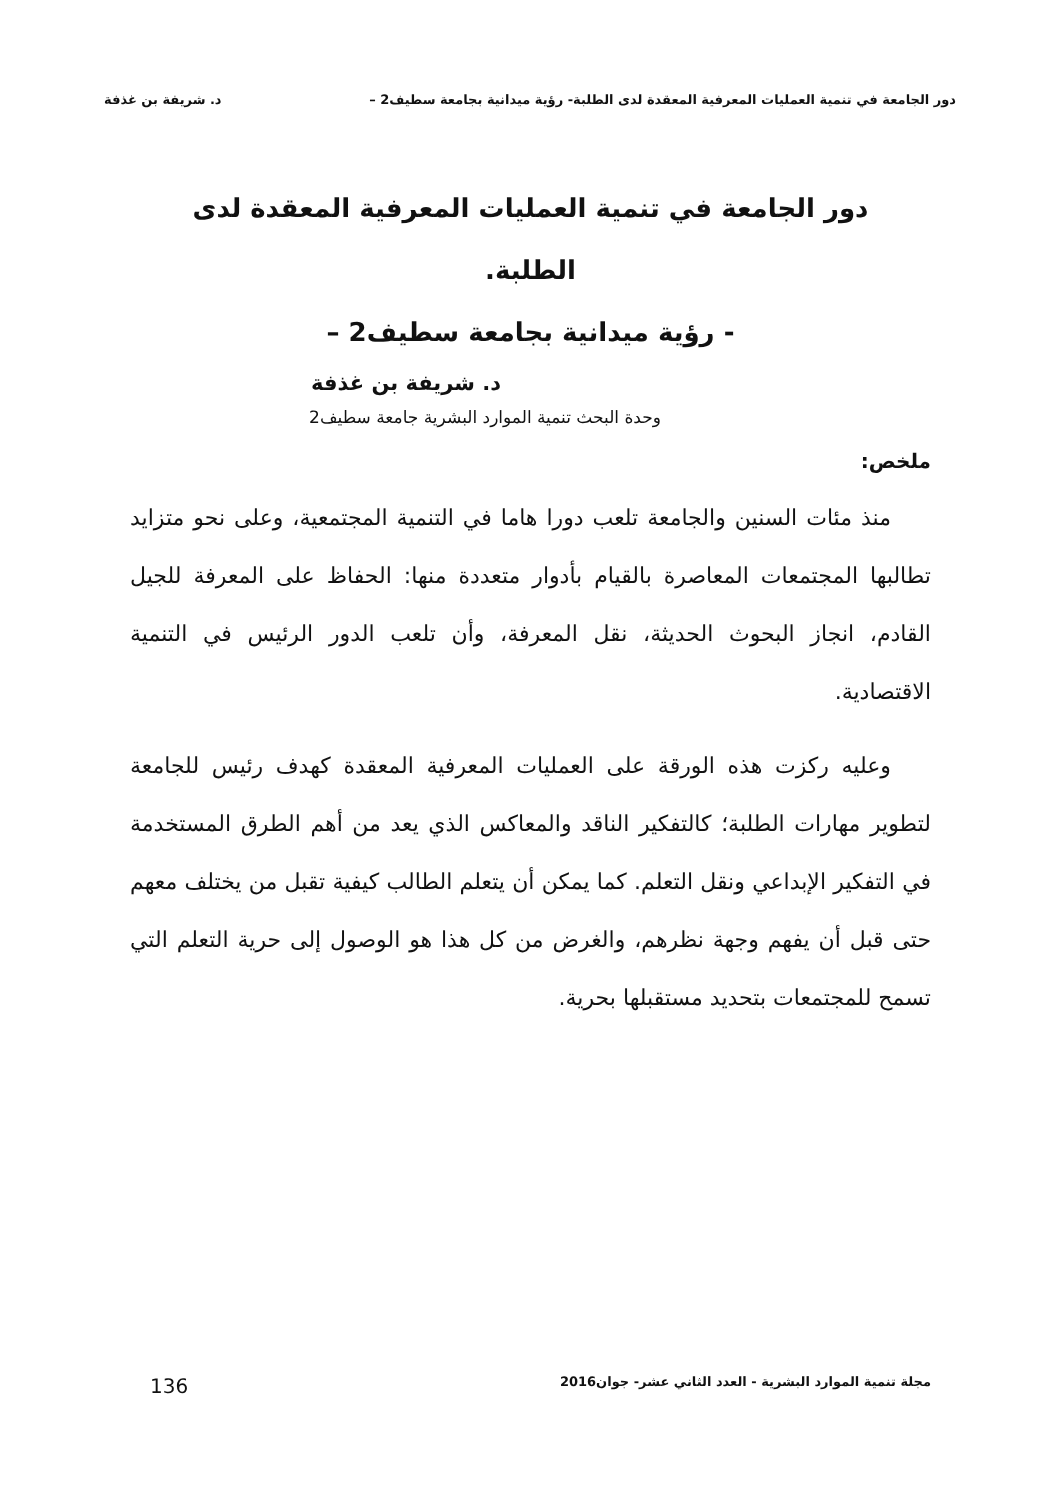دور الجامعة في تنمية العمليات المعرفية المعقدة لدى الطلبة- رؤية ميدانية بجامعة سطيف2 – د. شريفة بن غذفة
دور الجامعة في تنمية العمليات المعرفية المعقدة لدى الطلبة.
- رؤية ميدانية بجامعة سطيف2 –
د. شريفة بن غذفة
وحدة البحث تنمية الموارد البشرية جامعة سطيف2
ملخص:
منذ مئات السنين والجامعة تلعب دورا هاما في التنمية المجتمعية، وعلى نحو متزايد تطالبها المجتمعات المعاصرة بالقيام بأدوار متعددة منها: الحفاظ على المعرفة للجيل القادم، انجاز البحوث الحديثة، نقل المعرفة، وأن تلعب الدور الرئيس في التنمية الاقتصادية.
وعليه ركزت هذه الورقة على العمليات المعرفية المعقدة كهدف رئيس للجامعة لتطوير مهارات الطلبة؛ كالتفكير الناقد والمعاكس الذي يعد من أهم الطرق المستخدمة في التفكير الإبداعي ونقل التعلم. كما يمكن أن يتعلم الطالب كيفية تقبل من يختلف معهم حتى قبل أن يفهم وجهة نظرهم، والغرض من كل هذا هو الوصول إلى حرية التعلم التي تسمح للمجتمعات بتحديد مستقبلها بحرية.
مجلة تنمية الموارد البشرية - العدد الثاني عشر- جوان2016 136